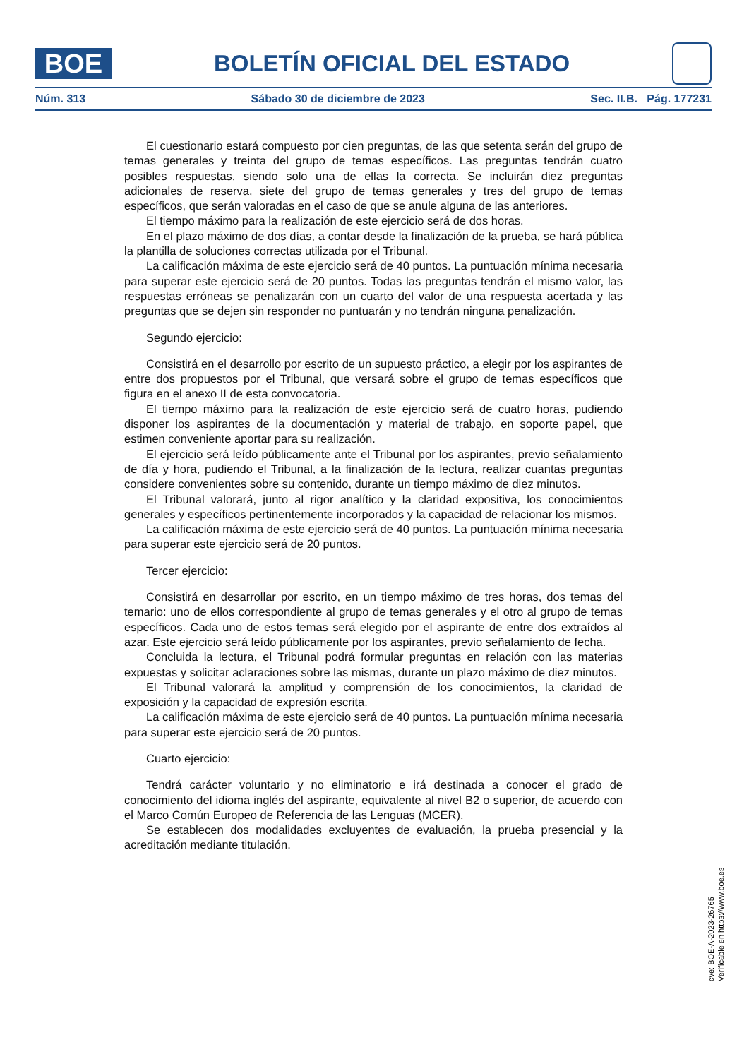BOE
BOLETÍN OFICIAL DEL ESTADO
Núm. 313 Sábado 30 de diciembre de 2023 Sec. II.B. Pág. 177231
El cuestionario estará compuesto por cien preguntas, de las que setenta serán del grupo de temas generales y treinta del grupo de temas específicos. Las preguntas tendrán cuatro posibles respuestas, siendo solo una de ellas la correcta. Se incluirán diez preguntas adicionales de reserva, siete del grupo de temas generales y tres del grupo de temas específicos, que serán valoradas en el caso de que se anule alguna de las anteriores.
El tiempo máximo para la realización de este ejercicio será de dos horas.
En el plazo máximo de dos días, a contar desde la finalización de la prueba, se hará pública la plantilla de soluciones correctas utilizada por el Tribunal.
La calificación máxima de este ejercicio será de 40 puntos. La puntuación mínima necesaria para superar este ejercicio será de 20 puntos. Todas las preguntas tendrán el mismo valor, las respuestas erróneas se penalizarán con un cuarto del valor de una respuesta acertada y las preguntas que se dejen sin responder no puntuarán y no tendrán ninguna penalización.
Segundo ejercicio:
Consistirá en el desarrollo por escrito de un supuesto práctico, a elegir por los aspirantes de entre dos propuestos por el Tribunal, que versará sobre el grupo de temas específicos que figura en el anexo II de esta convocatoria.
El tiempo máximo para la realización de este ejercicio será de cuatro horas, pudiendo disponer los aspirantes de la documentación y material de trabajo, en soporte papel, que estimen conveniente aportar para su realización.
El ejercicio será leído públicamente ante el Tribunal por los aspirantes, previo señalamiento de día y hora, pudiendo el Tribunal, a la finalización de la lectura, realizar cuantas preguntas considere convenientes sobre su contenido, durante un tiempo máximo de diez minutos.
El Tribunal valorará, junto al rigor analítico y la claridad expositiva, los conocimientos generales y específicos pertinentemente incorporados y la capacidad de relacionar los mismos.
La calificación máxima de este ejercicio será de 40 puntos. La puntuación mínima necesaria para superar este ejercicio será de 20 puntos.
Tercer ejercicio:
Consistirá en desarrollar por escrito, en un tiempo máximo de tres horas, dos temas del temario: uno de ellos correspondiente al grupo de temas generales y el otro al grupo de temas específicos. Cada uno de estos temas será elegido por el aspirante de entre dos extraídos al azar. Este ejercicio será leído públicamente por los aspirantes, previo señalamiento de fecha.
Concluida la lectura, el Tribunal podrá formular preguntas en relación con las materias expuestas y solicitar aclaraciones sobre las mismas, durante un plazo máximo de diez minutos.
El Tribunal valorará la amplitud y comprensión de los conocimientos, la claridad de exposición y la capacidad de expresión escrita.
La calificación máxima de este ejercicio será de 40 puntos. La puntuación mínima necesaria para superar este ejercicio será de 20 puntos.
Cuarto ejercicio:
Tendrá carácter voluntario y no eliminatorio e irá destinada a conocer el grado de conocimiento del idioma inglés del aspirante, equivalente al nivel B2 o superior, de acuerdo con el Marco Común Europeo de Referencia de las Lenguas (MCER).
Se establecen dos modalidades excluyentes de evaluación, la prueba presencial y la acreditación mediante titulación.
cve: BOE-A-2023-26765
Verificable en https://www.boe.es